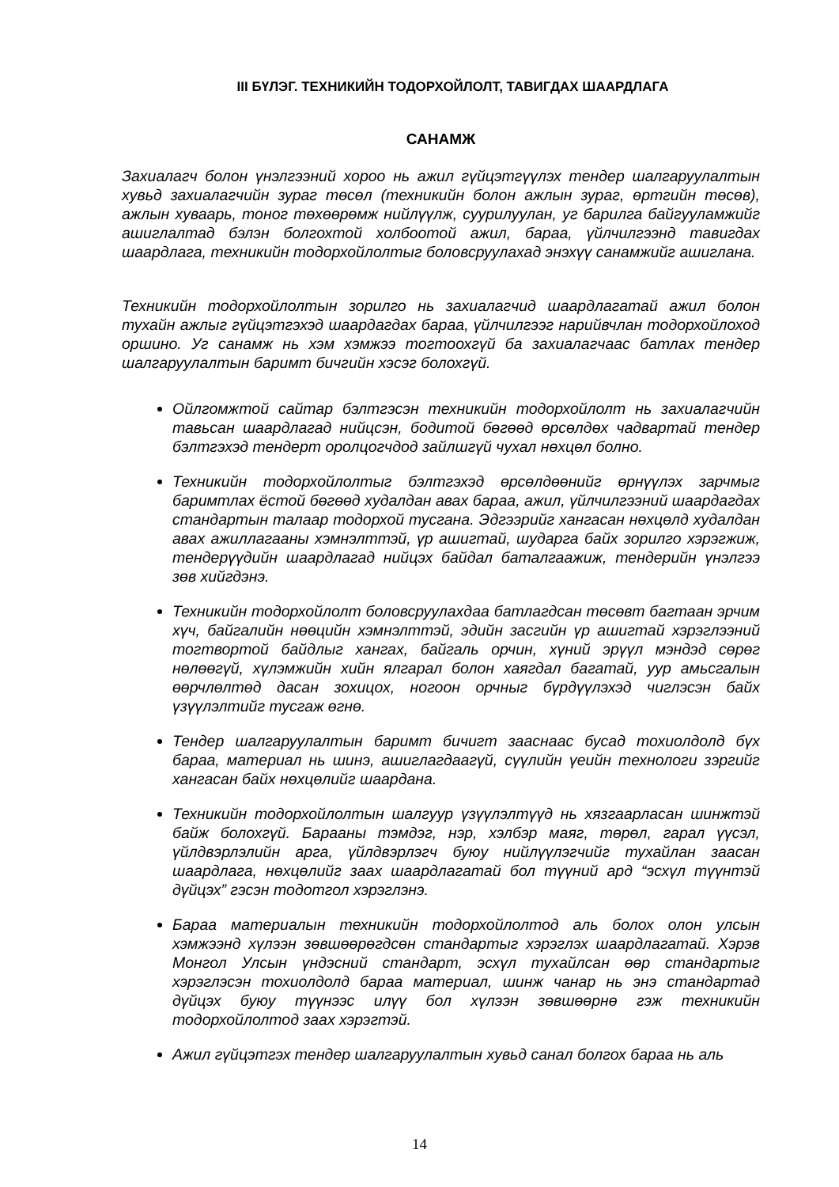III БҮЛЭГ. ТЕХНИКИЙН ТОДОРХОЙЛОЛТ, ТАВИГДАХ ШААРДЛАГА
САНАМЖ
Захиалагч болон үнэлгээний хороо нь ажил гүйцэтгүүлэх тендер шалгаруулалтын хувьд захиалагчийн зураг төсөл (техникийн болон ажлын зураг, өртгийн төсөв), ажлын хуваарь, тоног төхөөрөмж нийлүүлж, суурилуулан, уг барилга байгууламжийг ашиглалтад бэлэн болгохтой холбоотой ажил, бараа, үйлчилгээнд тавигдах шаардлага, техникийн тодорхойлолтыг боловсруулахад энэхүү санамжийг ашиглана.
Техникийн тодорхойлолтын зорилго нь захиалагчид шаардлагатай ажил болон тухайн ажлыг гүйцэтгэхэд шаардагдах бараа, үйлчилгээг нарийвчлан тодорхойлоход оршино. Уг санамж нь хэм хэмжээ тогтоохгүй ба захиалагчаас батлах тендер шалгаруулалтын баримт бичгийн хэсэг болохгүй.
Ойлгомжтой сайтар бэлтгэсэн техникийн тодорхойлолт нь захиалагчийн тавьсан шаардлагад нийцсэн, бодитой бөгөөд өрсөлдөх чадвартай тендер бэлтгэхэд тендерт оролцогчдод зайлшгүй чухал нөхцөл болно.
Техникийн тодорхойлолтыг бэлтгэхэд өрсөлдөөнийг өрнүүлэх зарчмыг баримтлах ёстой бөгөөд худалдан авах бараа, ажил, үйлчилгээний шаардагдах стандартын талаар тодорхой тусгана. Эдгээрийг хангасан нөхцөлд худалдан авах ажиллагааны хэмнэлттэй, үр ашигтай, шударга байх зорилго хэрэгжиж, тендерүүдийн шаардлагад нийцэх байдал баталгаажиж, тендерийн үнэлгээ зөв хийгдэнэ.
Техникийн тодорхойлолт боловсруулахдаа батлагдсан төсөвт багтаан эрчим хүч, байгалийн нөөцийн хэмнэлттэй, эдийн засгийн үр ашигтай хэрэглээний тогтвортой байдлыг хангах, байгаль орчин, хүний эрүүл мэндэд сөрөг нөлөөгүй, хүлэмжийн хийн ялгарал болон хаягдал багатай, уур амьсгалын өөрчлөлтөд дасан зохицох, ногоон орчныг бүрдүүлэхэд чиглэсэн байх үзүүлэлтийг тусгаж өгнө.
Тендер шалгаруулалтын баримт бичигт зааснаас бусад тохиолдолд бүх бараа, материал нь шинэ, ашиглагдаагүй, сүүлийн үеийн технологи зэргийг хангасан байх нөхцөлийг шаардана.
Техникийн тодорхойлолтын шалгуур үзүүлэлтүүд нь хязгаарласан шинжтэй байж болохгүй. Барааны тэмдэг, нэр, хэлбэр маяг, төрөл, гарал үүсэл, үйлдвэрлэлийн арга, үйлдвэрлэгч буюу нийлүүлэгчийг тухайлан заасан шаардлага, нөхцөлийг заах шаардлагатай бол түүний ард “эсхүл түүнтэй дүйцэх” гэсэн тодотгол хэрэглэнэ.
Бараа материалын техникийн тодорхойлолтод аль болох олон улсын хэмжээнд хүлээн зөвшөөрөгдсөн стандартыг хэрэглэх шаардлагатай. Хэрэв Монгол Улсын үндэсний стандарт, эсхүл тухайлсан өөр стандартыг хэрэглэсэн тохиолдолд бараа материал, шинж чанар нь энэ стандартад дүйцэх буюу түүнээс илүү бол хүлээн зөвшөөрнө гэж техникийн тодорхойлолтод заах хэрэгтэй.
Ажил гүйцэтгэх тендер шалгаруулалтын хувьд санал болгох бараа нь аль
14